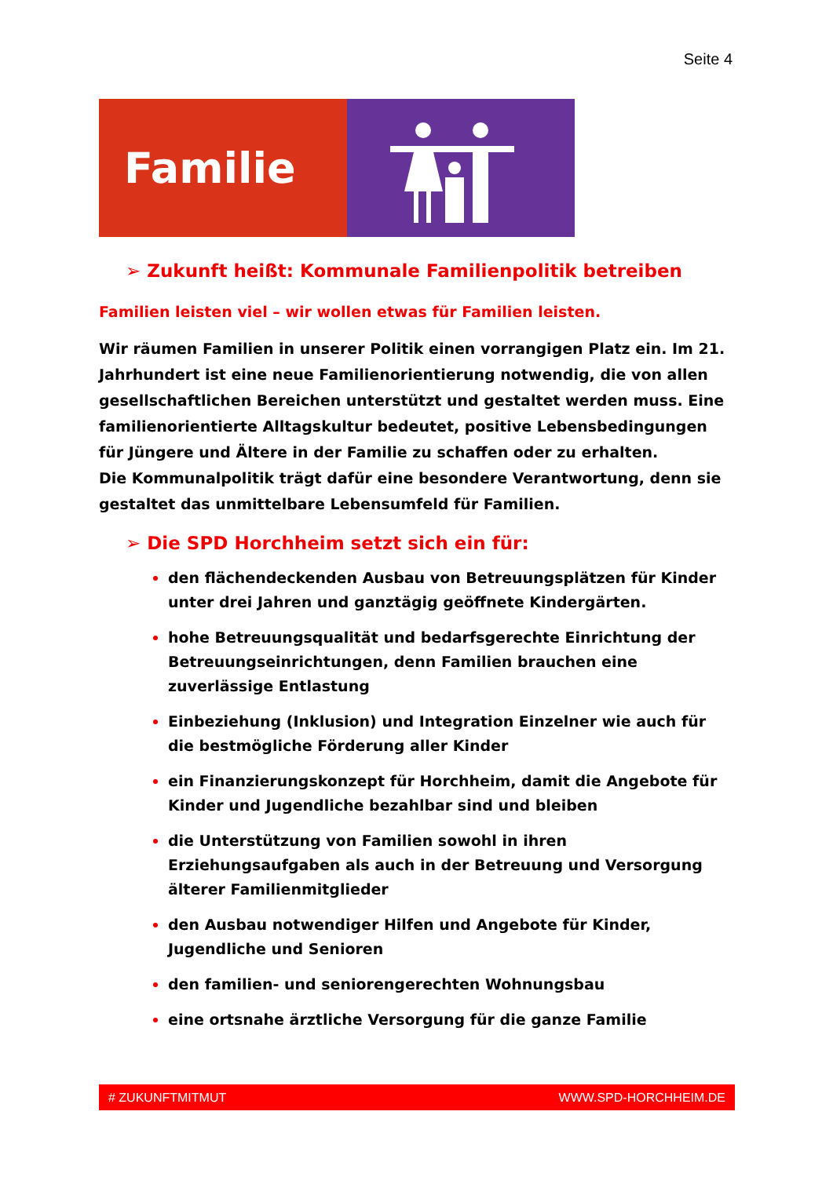Seite 4
Familie
➢ Zukunft heißt: Kommunale Familienpolitik betreiben
Familien leisten viel – wir wollen etwas für Familien leisten.
Wir räumen Familien in unserer Politik einen vorrangigen Platz ein. Im 21. Jahrhundert ist eine neue Familienorientierung notwendig, die von allen gesellschaftlichen Bereichen unterstützt und gestaltet werden muss. Eine familienorientierte Alltagskultur bedeutet, positive Lebensbedingungen für Jüngere und Ältere in der Familie zu schaffen oder zu erhalten.
Die Kommunalpolitik trägt dafür eine besondere Verantwortung, denn sie gestaltet das unmittelbare Lebensumfeld für Familien.
➢ Die SPD Horchheim setzt sich ein für:
den flächendeckenden Ausbau von Betreuungsplätzen für Kinder unter drei Jahren und ganztägig geöffnete Kindergärten.
hohe Betreuungsqualität und bedarfsgerechte Einrichtung der Betreuungseinrichtungen, denn Familien brauchen eine zuverlässige Entlastung
Einbeziehung (Inklusion) und Integration Einzelner wie auch für die bestmögliche Förderung aller Kinder
ein Finanzierungskonzept für Horchheim, damit die Angebote für Kinder und Jugendliche bezahlbar sind und bleiben
die Unterstützung von Familien sowohl in ihren Erziehungsaufgaben als auch in der Betreuung und Versorgung älterer Familienmitglieder
den Ausbau notwendiger Hilfen und Angebote für Kinder, Jugendliche und Senioren
den familien- und seniorengerechten Wohnungsbau
eine ortsnahe ärztliche Versorgung für die ganze Familie
# ZUKUNFTMITMUT WWW.SPD-HORCHHEIM.DE